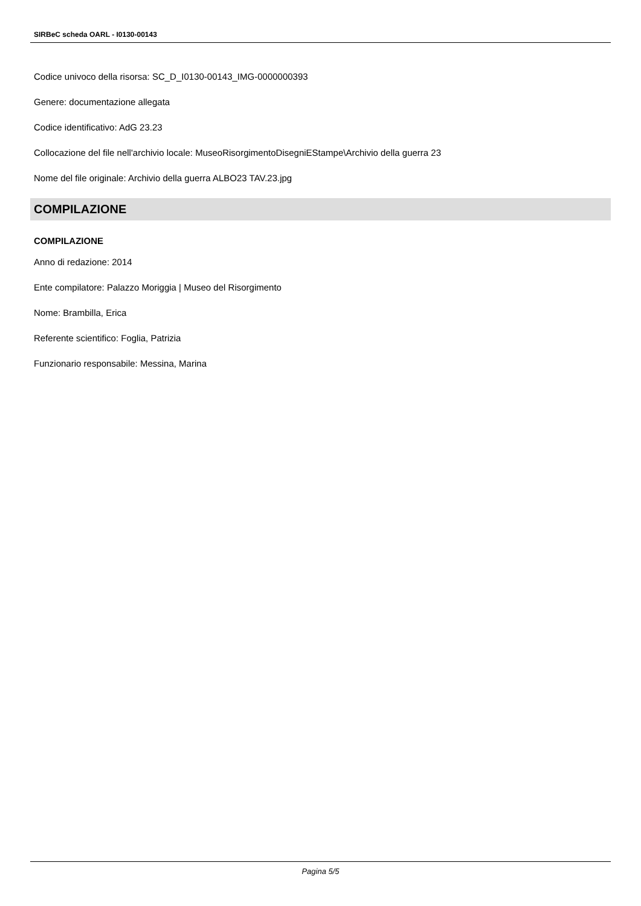SIRBeC scheda OARL - I0130-00143
Codice univoco della risorsa: SC_D_I0130-00143_IMG-0000000393
Genere: documentazione allegata
Codice identificativo: AdG 23.23
Collocazione del file nell'archivio locale: MuseoRisorgimentoDisegniEStampe\Archivio della guerra 23
Nome del file originale: Archivio della guerra ALBO23 TAV.23.jpg
COMPILAZIONE
COMPILAZIONE
Anno di redazione: 2014
Ente compilatore: Palazzo Moriggia | Museo del Risorgimento
Nome: Brambilla, Erica
Referente scientifico: Foglia, Patrizia
Funzionario responsabile: Messina, Marina
Pagina 5/5